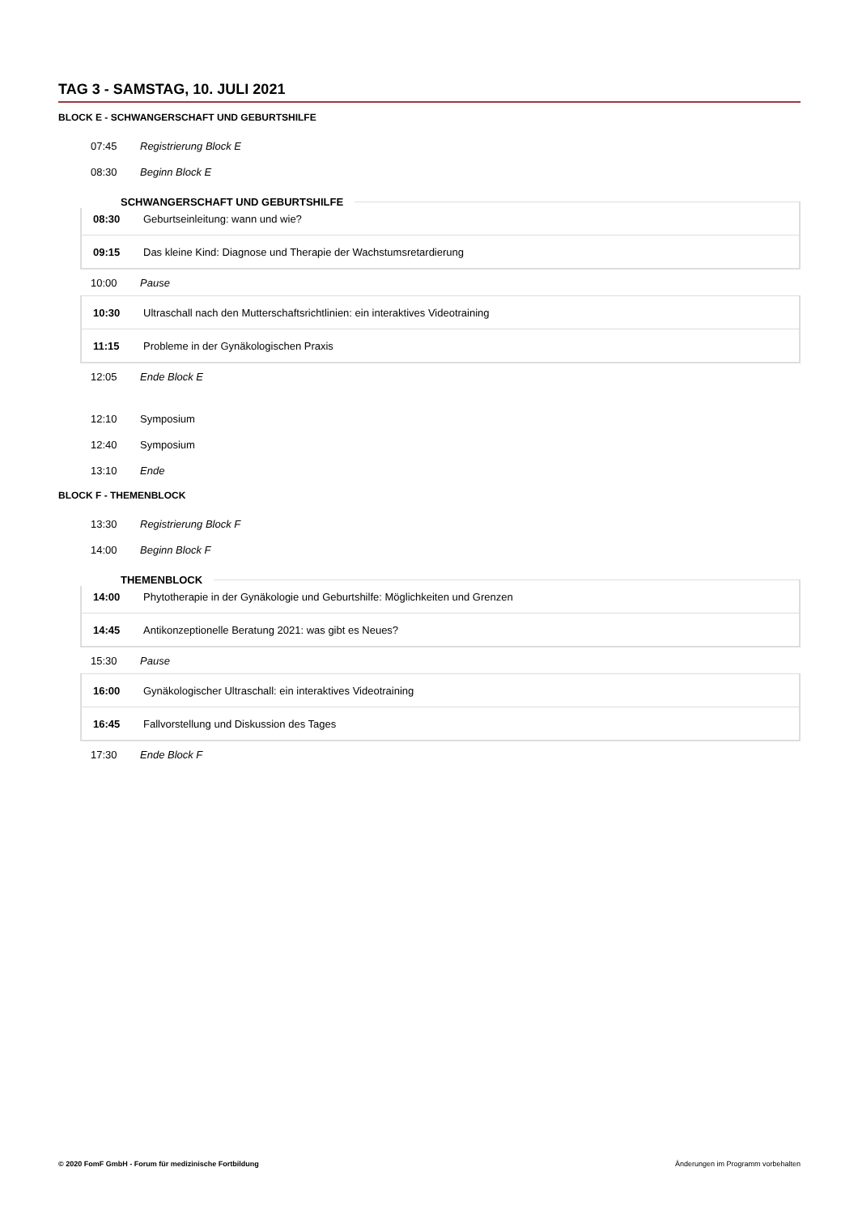TAG 3 - SAMSTAG, 10. JULI 2021
BLOCK E - SCHWANGERSCHAFT UND GEBURTSHILFE
07:45 Registrierung Block E
08:30 Beginn Block E
SCHWANGERSCHAFT UND GEBURTSHILFE
| 08:30 | Geburtseinleitung: wann und wie? |
| 09:15 | Das kleine Kind: Diagnose und Therapie der Wachstumsretardierung |
10:00 Pause
| 10:30 | Ultraschall nach den Mutterschaftsrichtlinien: ein interaktives Videotraining |
| 11:15 | Probleme in der Gynäkologischen Praxis |
12:05 Ende Block E
12:10 Symposium
12:40 Symposium
13:10 Ende
BLOCK F - THEMENBLOCK
13:30 Registrierung Block F
14:00 Beginn Block F
THEMENBLOCK
| 14:00 | Phytotherapie in der Gynäkologie und Geburtshilfe: Möglichkeiten und Grenzen |
| 14:45 | Antikonzeptionelle Beratung 2021: was gibt es Neues? |
15:30 Pause
| 16:00 | Gynäkologischer Ultraschall: ein interaktives Videotraining |
| 16:45 | Fallvorstellung und Diskussion des Tages |
17:30 Ende Block F
© 2020 FomF GmbH - Forum für medizinische Fortbildung Änderungen im Programm vorbehalten